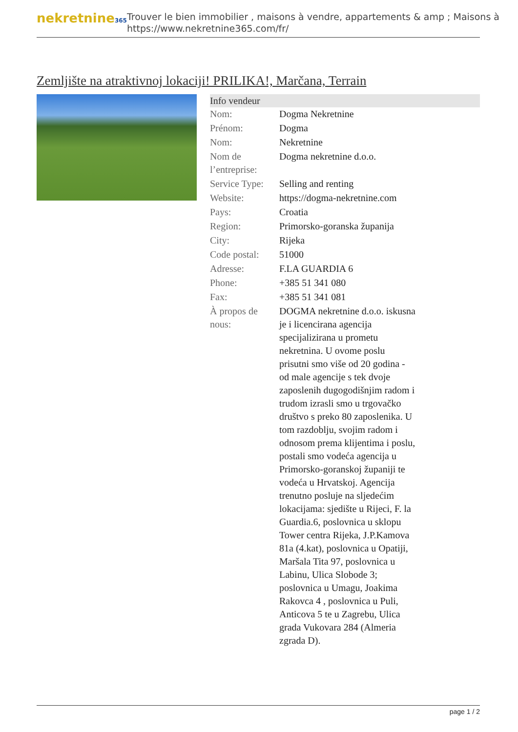nekretnine365
Trouver le bien immobilier , maisons à vendre, appartements & amp ; Maisons à
https://www.nekretnine365.com/fr/
Zemljište na atraktivnoj lokaciji! PRILIKA!, Marčana, Terrain
| Info vendeur | | |
| --- | --- | --- |
| Nom: | Dogma Nekretnine | |
| Prénom: | Dogma | |
| Nom: | Nekretnine | |
| Nom de l’entreprise: | Dogma nekretnine d.o.o. | |
| Service Type: | Selling and renting | |
| Website: | https://dogma-nekretnine.com | |
| Pays: | Croatia | |
| Region: | Primorsko-goranska županija | |
| City: | Rijeka | |
| Code postal: | 51000 | |
| Adresse: | F.LA GUARDIA 6 | |
| Phone: | +385 51 341 080 | |
| Fax: | +385 51 341 081 | |
| À propos de nous: | DOGMA nekretnine d.o.o. iskusna je i licencirana agencija specijalizirana u prometu nekretnina. U ovome poslu prisutni smo više od 20 godina - od male agencije s tek dvoje zaposlenih dugogodišnjim radom i trudom izrasli smo u trgovačko društvo s preko 80 zaposlenika. U tom razdoblju, svojim radom i odnosom prema klijentima i poslu, postali smo vodeća agencija u Primorsko-goranskoj županiji te vodeća u Hrvatskoj. Agencija trenutno posluje na sljedećim lokacijama: sjedište u Rijeci, F. la Guardia.6, poslovnica u sklopu Tower centra Rijeka, J.P.Kamova 81a (4.kat), poslovnica u Opatiji, Maršala Tita 97, poslovnica u Labinu, Ulica Slobode 3; poslovnica u Umagu, Joakima Rakovca 4 , poslovnica u Puli, Anticova 5 te u Zagrebu, Ulica grada Vukovara 284 (Almeria zgrada D). | |
page 1 / 2